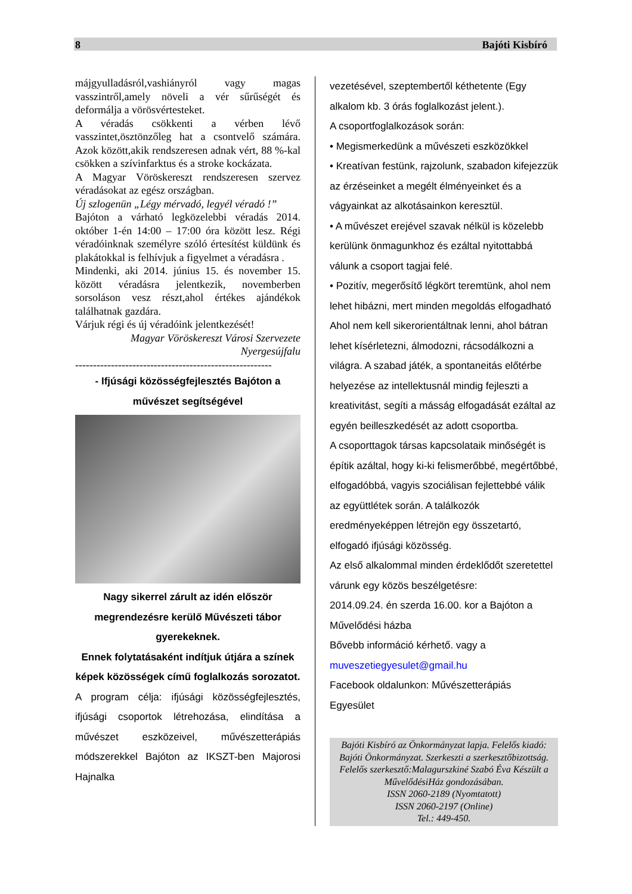8 Bajóti Kisbíró
májgyulladásról,vashiányról vagy magas vasszintről,amely növeli a vér sűrűségét és deformálja a vörösvértesteket.
A véradás csökkenti a vérben lévő vasszintet,ösztönzőleg hat a csontvelő számára. Azok között,akik rendszeresen adnak vért, 88 %-kal csökken a szívinfarktus és a stroke kockázata.
A Magyar Vöröskereszt rendszeresen szervez véradásokat az egész országban.
Új szlogenün „Légy mérvadó, legyél véradó !”
Bajóton a várható legközelebbi véradás 2014. október 1-én 14:00 – 17:00 óra között lesz. Régi véradóinknak személyre szóló értesítést küldünk és plakátokkal is felhívjuk a figyelmet a véradásra .
Mindenki, aki 2014. június 15. és november 15. között véradásra jelentkezik, novemberben sorsoláson vesz részt,ahol értékes ajándékok találhatnak gazdára.
Várjuk régi és új véradóink jelentkezését!
Magyar Vöröskereszt Városi Szervezete Nyergesújfalu
-------------------------------------------------------
- Ifjúsági közösségfejlesztés Bajóton a művészet segítségével
Nagy sikerrel zárult az idén először megrendezésre kerülő Művészeti tábor gyerekeknek.
Ennek folytatásaként indítjuk útjára a színek képek közösségek című foglalkozás sorozatot.
A program célja: ifjúsági közösségfejlesztés, ifjúsági csoportok létrehozása, elindítása a művészet eszközeivel, művészetterápiás módszerekkel Bajóton az IKSZT-ben Majorosi Hajnalka
vezetésével, szeptembertől kéthetente (Egy alkalom kb. 3 órás foglalkozást jelent.).
A csoportfoglalkozások során:
• Megismerkedünk a művészeti eszközökkel
• Kreatívan festünk, rajzolunk, szabadon kifejezzük az érzéseinket a megélt élményeinket és a vágyainkat az alkotásainkon keresztül.
• A művészet erejével szavak nélkül is közelebb kerülünk önmagunkhoz és ezáltal nyitottabbá válunk a csoport tagjai felé.
• Pozitív, megerősítő légkört teremtünk, ahol nem lehet hibázni, mert minden megoldás elfogadható Ahol nem kell sikerorientáltnak lenni, ahol bátran lehet kísérletezni, álmodozni, rácsodálkozni a világra. A szabad játék, a spontaneitás előtérbe helyezése az intellektusnál mindig fejleszti a kreativitást, segíti a másság elfogadását ezáltal az egyén beilleszkedését az adott csoportba.
A csoporttagok társas kapcsolataik minőségét is építik azáltal, hogy ki-ki felismerőbbé, megértőbbé, elfogadóbbá, vagyis szociálisan fejlettebbé válik az együttlétek során. A találkozók eredményeképpen létrejön egy összetartó, elfogadó ifjúsági közösség.
Az első alkalommal minden érdeklődőt szeretettel várunk egy közös beszélgetésre:
2014.09.24. én szerda 16.00. kor a Bajóton a Művelődési házba
Bővebb információ kérhető. vagy a
muveszetiegyesulet@gmail.hu
Facebook oldalunkon: Művészetterápiás Egyesület
Bajóti Kisbíró az Önkormányzat lapja. Felelős kiadó: Bajóti Önkormányzat. Szerkeszti a szerkesztőbizottság.
Felelős szerkesztő:Malagurszkiné Szabó Éva Készült a MűvelődésiHáz gondozásában.
ISSN 2060-2189 (Nyomtatott)
ISSN 2060-2197 (Online)
Tel.: 449-450.